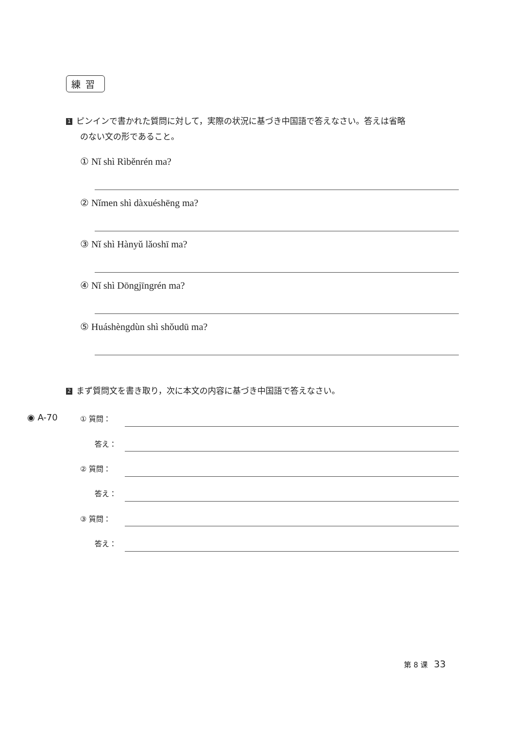練習
1 ピンインで書かれた質問に対して，実際の状況に基づき中国語で答えなさい。答えは省略
のない文の形であること。
① Nǐ shì Rìběnrén ma?
② Nǐmen shì dàxuéshēng ma?
③ Nǐ shì Hànyǔ lǎoshī ma?
④ Nǐ shì Dōngjīngrén ma?
⑤ Huáshèngdùn shì shǒudū ma?
2 まず質問文を書き取り，次に本文の内容に基づき中国語で答えなさい。
◉ A-70 ① 質問：
答え：
② 質問：
答え：
③ 質問：
答え：
第 8 课 33